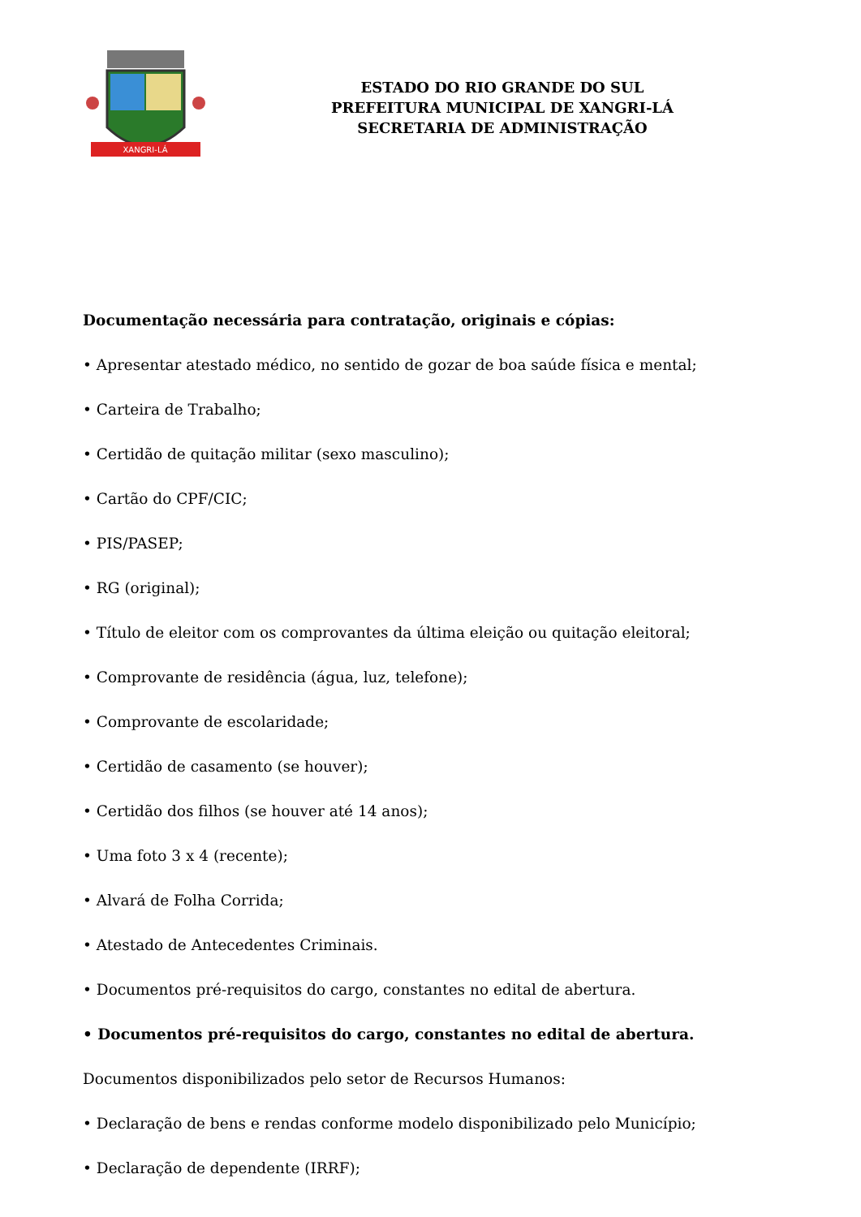XANGRI-LÁ
ESTADO DO RIO GRANDE DO SUL
PREFEITURA MUNICIPAL DE XANGRI-LÁ
SECRETARIA DE ADMINISTRAÇÃO
Documentação necessária para contratação, originais e cópias:
• Apresentar atestado médico, no sentido de gozar de boa saúde física e mental;
• Carteira de Trabalho;
• Certidão de quitação militar (sexo masculino);
• Cartão do CPF/CIC;
• PIS/PASEP;
• RG (original);
• Título de eleitor com os comprovantes da última eleição ou quitação eleitoral;
• Comprovante de residência (água, luz, telefone);
• Comprovante de escolaridade;
• Certidão de casamento (se houver);
• Certidão dos filhos (se houver até 14 anos);
• Uma foto 3 x 4 (recente);
• Alvará de Folha Corrida;
• Atestado de Antecedentes Criminais.
• Documentos pré-requisitos do cargo, constantes no edital de abertura.
• Documentos pré-requisitos do cargo, constantes no edital de abertura.
Documentos disponibilizados pelo setor de Recursos Humanos:
• Declaração de bens e rendas conforme modelo disponibilizado pelo Município;
• Declaração de dependente (IRRF);